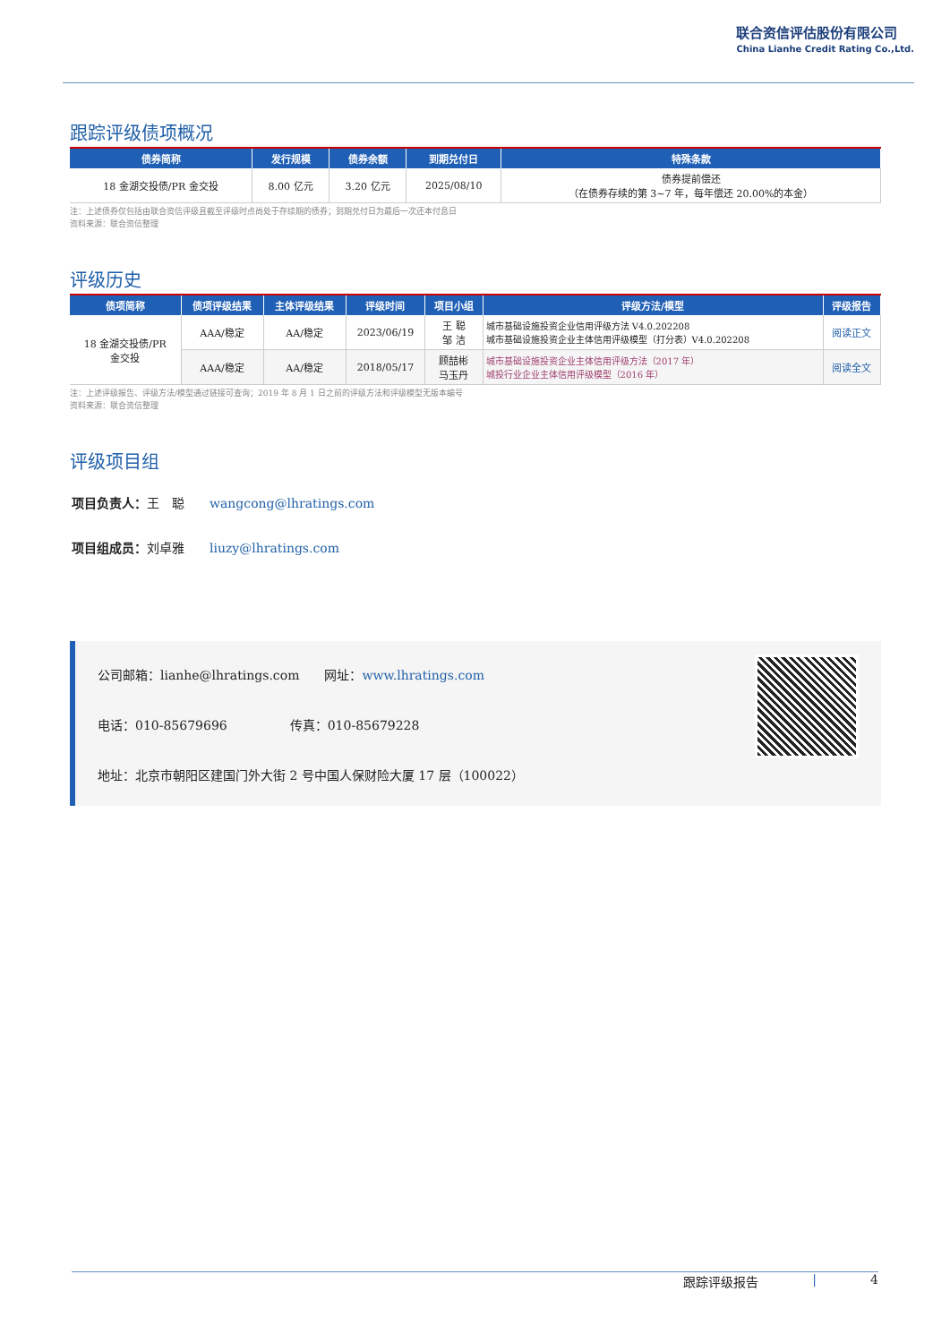联合资信评估股份有限公司
China Lianhe Credit Rating Co.,Ltd.
跟踪评级债项概况
| 债券简称 | 发行规模 | 债券余额 | 到期兑付日 | 特殊条款 |
| --- | --- | --- | --- | --- |
| 18 金湖交投债/PR 金交投 | 8.00 亿元 | 3.20 亿元 | 2025/08/10 | 债券提前偿还 （在债券存续的第 3~7 年，每年偿还 20.00%的本金） |
注：上述债券仅包括由联合资信评级且截至评级时点尚处于存续期的债券；到期兑付日为最后一次还本付息日
资料来源：联合资信整理
评级历史
| 债项简称 | 债项评级结果 | 主体评级结果 | 评级时间 | 项目小组 | 评级方法/模型 | 评级报告 |
| --- | --- | --- | --- | --- | --- | --- |
| 18 金湖交投债/PR 金交投 | AAA/稳定 | AA/稳定 | 2023/06/19 | 王 聪 邹 洁 | 城市基础设施投资企业信用评级方法 V4.0.202208 城市基础设施投资企业主体信用评级模型（打分表）V4.0.202208 | 阅读正文 |
| | AAA/稳定 | AA/稳定 | 2018/05/17 | 顾喆彬 马玉丹 | 城市基础设施投资企业主体信用评级方法（2017 年） 城投行业企业主体信用评级模型（2016 年） | 阅读全文 |
注：上述评级报告、评级方法/模型通过链接可查询；2019 年 8 月 1 日之前的评级方法和评级模型无版本编号
资料来源：联合资信整理
评级项目组
项目负责人：王　聪　　wangcong@lhratings.com
项目组成员：刘卓雅　　liuzy@lhratings.com
公司邮箱：lianhe@lhratings.com　　网址：www.lhratings.com
电话：010-85679696　　　　　传真：010-85679228
地址：北京市朝阳区建国门外大街 2 号中国人保财险大厦 17 层（100022）
跟踪评级报告 | 4